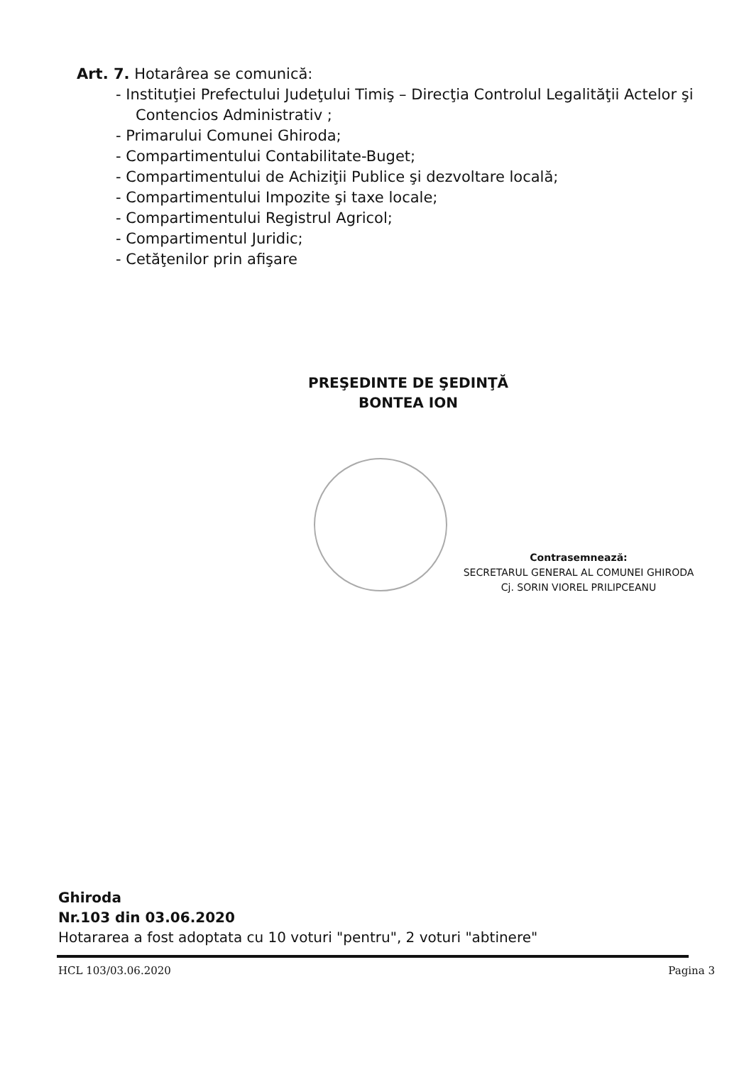Art. 7. Hotarârea se comunică:
- Instituţiei Prefectului Judeţului Timiş – Direcţia Controlul Legalităţii Actelor şi Contencios Administrativ ;
- Primarului Comunei Ghiroda;
- Compartimentului Contabilitate-Buget;
- Compartimentului de Achiziţii Publice şi dezvoltare locală;
- Compartimentului Impozite şi taxe locale;
- Compartimentului Registrul Agricol;
- Compartimentul Juridic;
- Cetăţenilor prin afişare
PREŞEDINTE DE ŞEDINŢĂ
BONTEA ION
Contrasemnează:
SECRETARUL GENERAL AL COMUNEI GHIRODA
Cj. SORIN VIOREL PRILIPCEANU
Ghiroda
Nr.103 din 03.06.2020
Hotararea a fost adoptata cu 10 voturi "pentru", 2 voturi "abtinere"
HCL 103/03.06.2020 Pagina 3